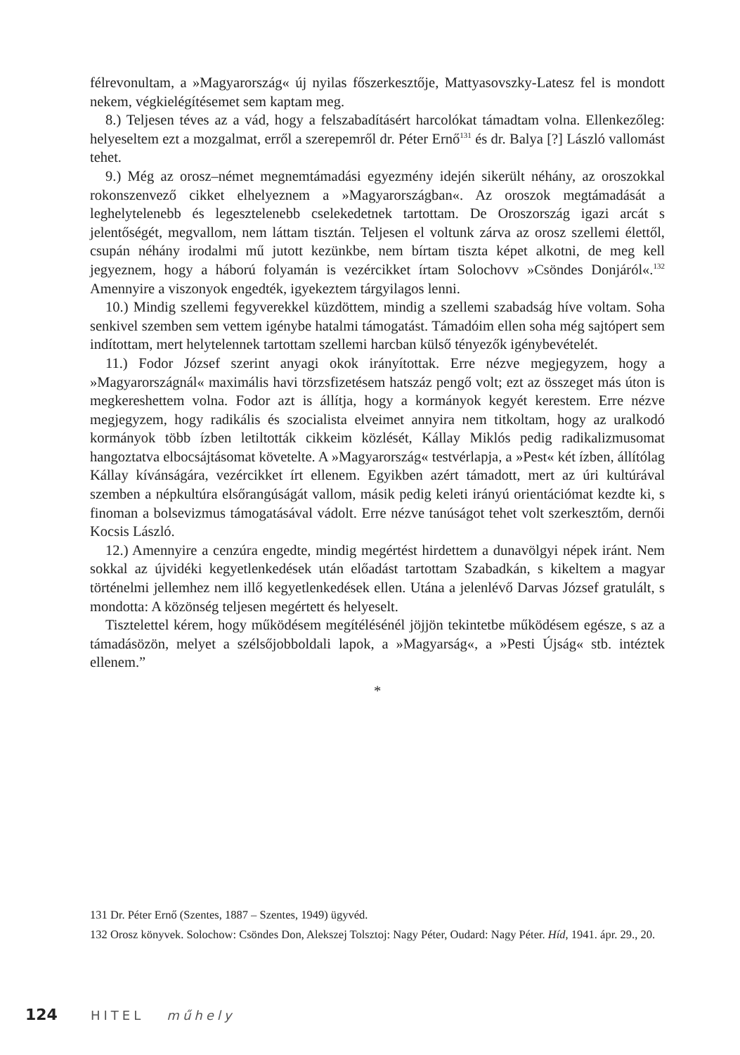félrevonultam, a »Magyarország« új nyilas főszerkesztője, Mattyasovszky-Latesz fel is mondott nekem, végkielégítésemet sem kaptam meg.
8.) Teljesen téves az a vád, hogy a felszabadításért harcolókat támadtam volna. Ellenkezőleg: helyeseltem ezt a mozgalmat, erről a szerepemről dr. Péter Ernő<sup>131</sup> és dr. Balya [?] László vallomást tehet.
9.) Még az orosz–német megnemtámadási egyezmény idején sikerült néhány, az oroszokkal rokonszenvező cikket elhelyeznem a »Magyarországban«. Az oroszok megtámadását a leghelytelenebb és legesztelenebb cselekedetnek tartottam. De Oroszország igazi arcát s jelentőségét, megvallom, nem láttam tisztán. Teljesen el voltunk zárva az orosz szellemi élettől, csupán néhány irodalmi mű jutott kezünkbe, nem bírtam tiszta képet alkotni, de meg kell jegyeznem, hogy a háború folyamán is vezércikket írtam Solochovv »Csöndes Donjáról«.<sup>132</sup> Amennyire a viszonyok engedték, igyekeztem tárgyilagos lenni.
10.) Mindig szellemi fegyverekkel küzdöttem, mindig a szellemi szabadság híve voltam. Soha senkivel szemben sem vettem igénybe hatalmi támogatást. Támadóim ellen soha még sajtópert sem indítottam, mert helytelennek tartottam szellemi harcban külső tényezők igénybevételét.
11.) Fodor József szerint anyagi okok irányítottak. Erre nézve megjegyzem, hogy a »Magyarországnál« maximális havi törzsfizetésem hatszáz pengő volt; ezt az összeget más úton is megkereshettem volna. Fodor azt is állítja, hogy a kormányok kegyét kerestem. Erre nézve megjegyzem, hogy radikális és szocialista elveimet annyira nem titkoltam, hogy az uralkodó kormányok több ízben letiltották cikkeim közlését, Kállay Miklós pedig radikalizmusomat hangoztatva elbocsájtásomat követelte. A »Magyarország« testvérlapja, a »Pest« két ízben, állítólag Kállay kívánságára, vezércikket írt ellenem. Egyikben azért támadott, mert az úri kultúrával szemben a népkultúra elsőrangúságát vallom, másik pedig keleti irányú orientációmat kezdte ki, s finoman a bolsevizmus támogatásával vádolt. Erre nézve tanúságot tehet volt szerkesztőm, dernői Kocsis László.
12.) Amennyire a cenzúra engedte, mindig megértést hirdettem a dunavölgyi népek iránt. Nem sokkal az újvidéki kegyetlenkedések után előadást tartottam Szabadkán, s kikeltem a magyar történelmi jellemhez nem illő kegyetlenkedések ellen. Utána a jelenlévő Darvas József gratulált, s mondotta: A közönség teljesen megértett és helyeselt.
Tisztelettel kérem, hogy működésem megítélésénél jöjjön tekintetbe működésem egésze, s az a támadásözön, melyet a szélsőjobboldali lapok, a »Magyarság«, a »Pesti Újság« stb. intéztek ellenem.”
*
131 Dr. Péter Ernő (Szentes, 1887 – Szentes, 1949) ügyvéd.
132 Orosz könyvek. Solochow: Csöndes Don, Alekszej Tolsztoj: Nagy Péter, Oudard: Nagy Péter. Híd, 1941. ápr. 29., 20.
124 HITEL műhely